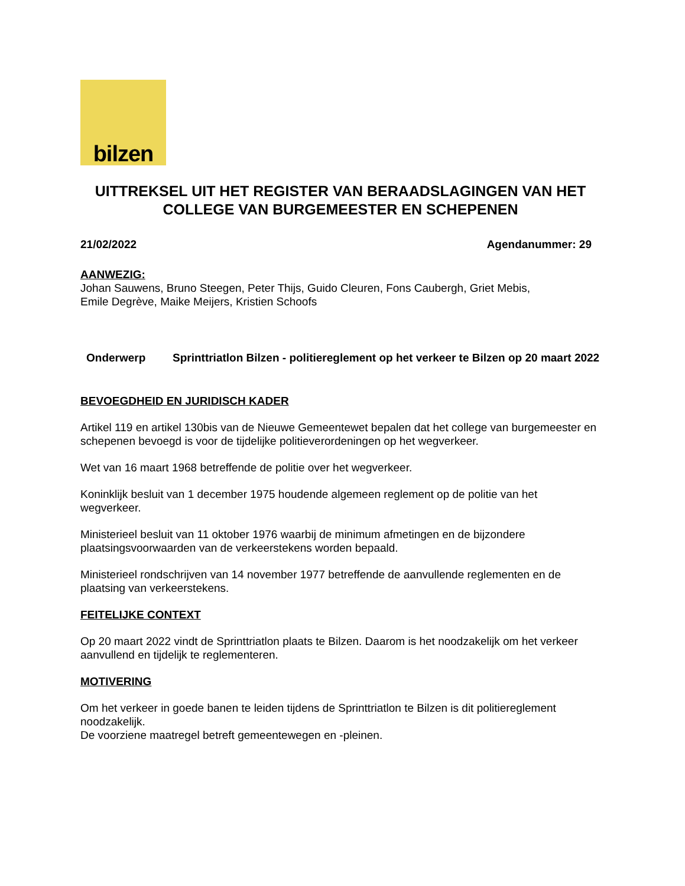bilzen
UITTREKSEL UIT HET REGISTER VAN BERAADSLAGINGEN VAN HET COLLEGE VAN BURGEMEESTER EN SCHEPENEN
21/02/2022 Agendanummer: 29
AANWEZIG:
Johan Sauwens, Bruno Steegen, Peter Thijs, Guido Cleuren, Fons Caubergh, Griet Mebis,
Emile Degrève, Maike Meijers, Kristien Schoofs
Onderwerp Sprinttriatlon Bilzen - politiereglement op het verkeer te Bilzen op 20 maart 2022
BEVOEGDHEID EN JURIDISCH KADER
Artikel 119 en artikel 130bis van de Nieuwe Gemeentewet bepalen dat het college van burgemeester en schepenen bevoegd is voor de tijdelijke politieverordeningen op het wegverkeer.
Wet van 16 maart 1968 betreffende de politie over het wegverkeer.
Koninklijk besluit van 1 december 1975 houdende algemeen reglement op de politie van het wegverkeer.
Ministerieel besluit van 11 oktober 1976 waarbij de minimum afmetingen en de bijzondere plaatsingsvoorwaarden van de verkeerstekens worden bepaald.
Ministerieel rondschrijven van 14 november 1977 betreffende de aanvullende reglementen en de plaatsing van verkeerstekens.
FEITELIJKE CONTEXT
Op 20 maart 2022 vindt de Sprinttriatlon plaats te Bilzen. Daarom is het noodzakelijk om het verkeer aanvullend en tijdelijk te reglementeren.
MOTIVERING
Om het verkeer in goede banen te leiden tijdens de Sprinttriatlon te Bilzen is dit politiereglement noodzakelijk.
De voorziene maatregel betreft gemeentewegen en -pleinen.